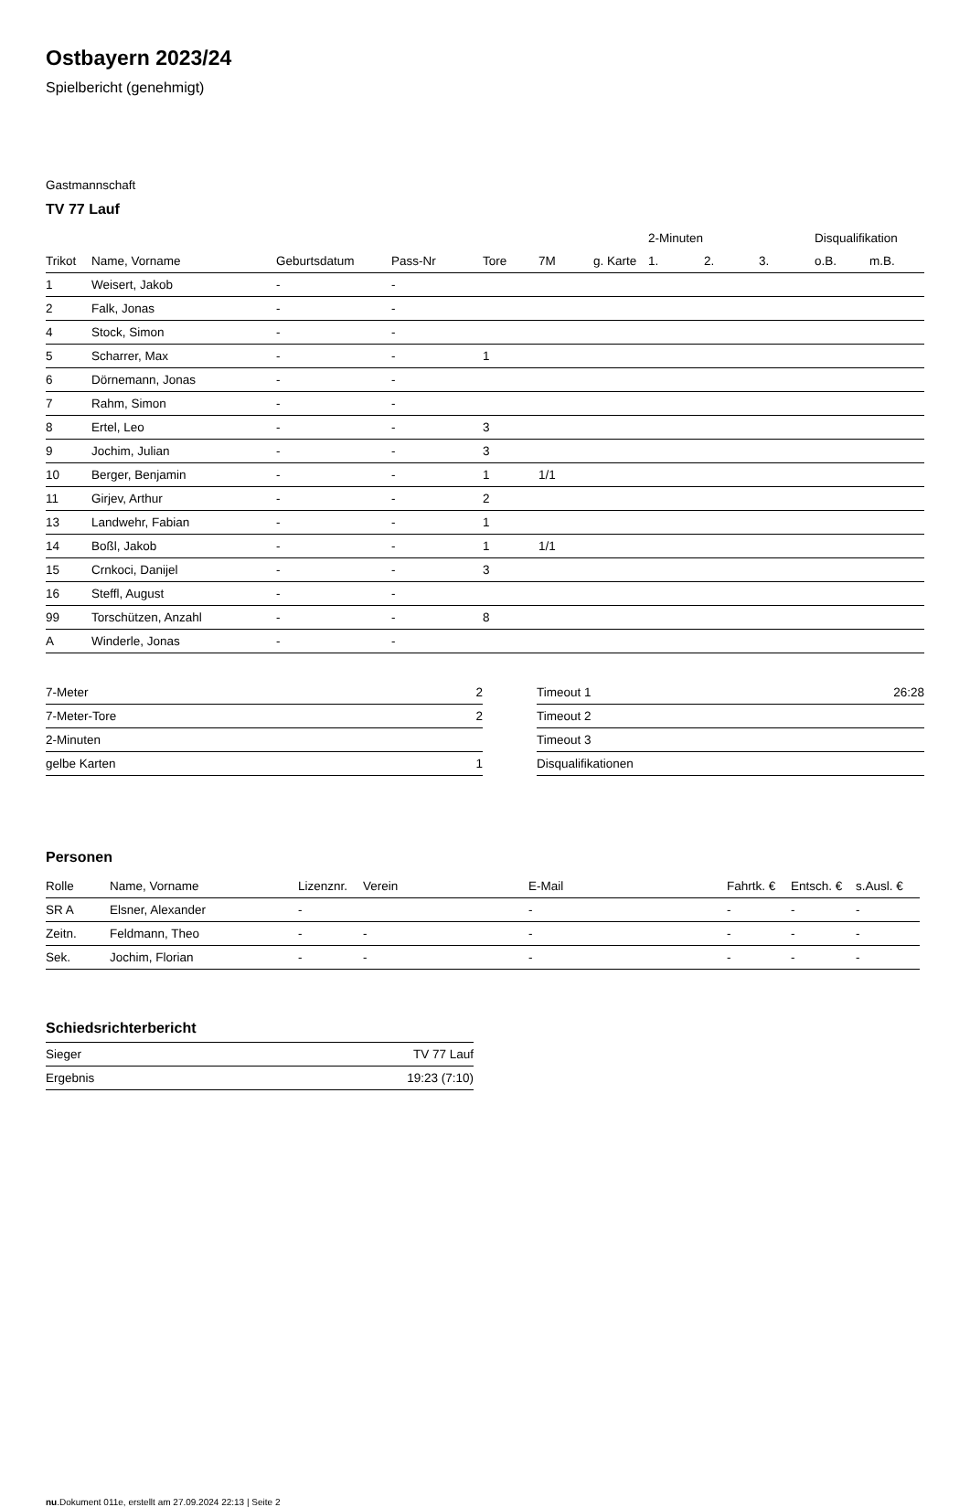Ostbayern 2023/24
Spielbericht (genehmigt)
Gastmannschaft
TV 77 Lauf
| | | | | | | | 2-Minuten | | | Disqualifikation | |
| --- | --- | --- | --- | --- | --- | --- | --- | --- | --- | --- | --- |
| Trikot | Name, Vorname | Geburtsdatum | Pass-Nr | Tore | 7M | g. Karte | 1. | 2. | 3. | o.B. | m.B. |
| 1 | Weisert, Jakob | - | - | | | | | | | | |
| 2 | Falk, Jonas | - | - | | | | | | | | |
| 4 | Stock, Simon | - | - | | | | | | | | |
| 5 | Scharrer, Max | - | - | 1 | | | | | | | |
| 6 | Dörnemann, Jonas | - | - | | | | | | | | |
| 7 | Rahm, Simon | - | - | | | | | | | | |
| 8 | Ertel, Leo | - | - | 3 | | | | | | | |
| 9 | Jochim, Julian | - | - | 3 | | | | | | | |
| 10 | Berger, Benjamin | - | - | 1 | 1/1 | | | | | | |
| 11 | Girjev, Arthur | - | - | 2 | | | | | | | |
| 13 | Landwehr, Fabian | - | - | 1 | | | | | | | |
| 14 | Boßl, Jakob | - | - | 1 | 1/1 | | | | | | |
| 15 | Crnkoci, Danijel | - | - | 3 | | | | | | | |
| 16 | Steffl, August | - | - | | | | | | | | |
| 99 | Torschützen, Anzahl | - | - | 8 | | | | | | | |
| A | Winderle, Jonas | - | - | | | | | | | | |
| 7-Meter | 2 |
| 7-Meter-Tore | 2 |
| 2-Minuten | |
| gelbe Karten | 1 |
| Timeout 1 | 26:28 |
| Timeout 2 | |
| Timeout 3 | |
| Disqualifikationen | |
Personen
| Rolle | Name, Vorname | Lizenznr. | Verein | E-Mail | Fahrtk. € | Entsch. € | s.Ausl. € |
| --- | --- | --- | --- | --- | --- | --- | --- |
| SR A | Elsner, Alexander | - | | - | - | - | - |
| Zeitn. | Feldmann, Theo | - | - | - | - | - | - |
| Sek. | Jochim, Florian | - | - | - | - | - | - |
Schiedsrichterbericht
| Sieger | TV 77 Lauf |
| Ergebnis | 19:23 (7:10) |
nu.Dokument 011e, erstellt am 27.09.2024 22:13 | Seite 2